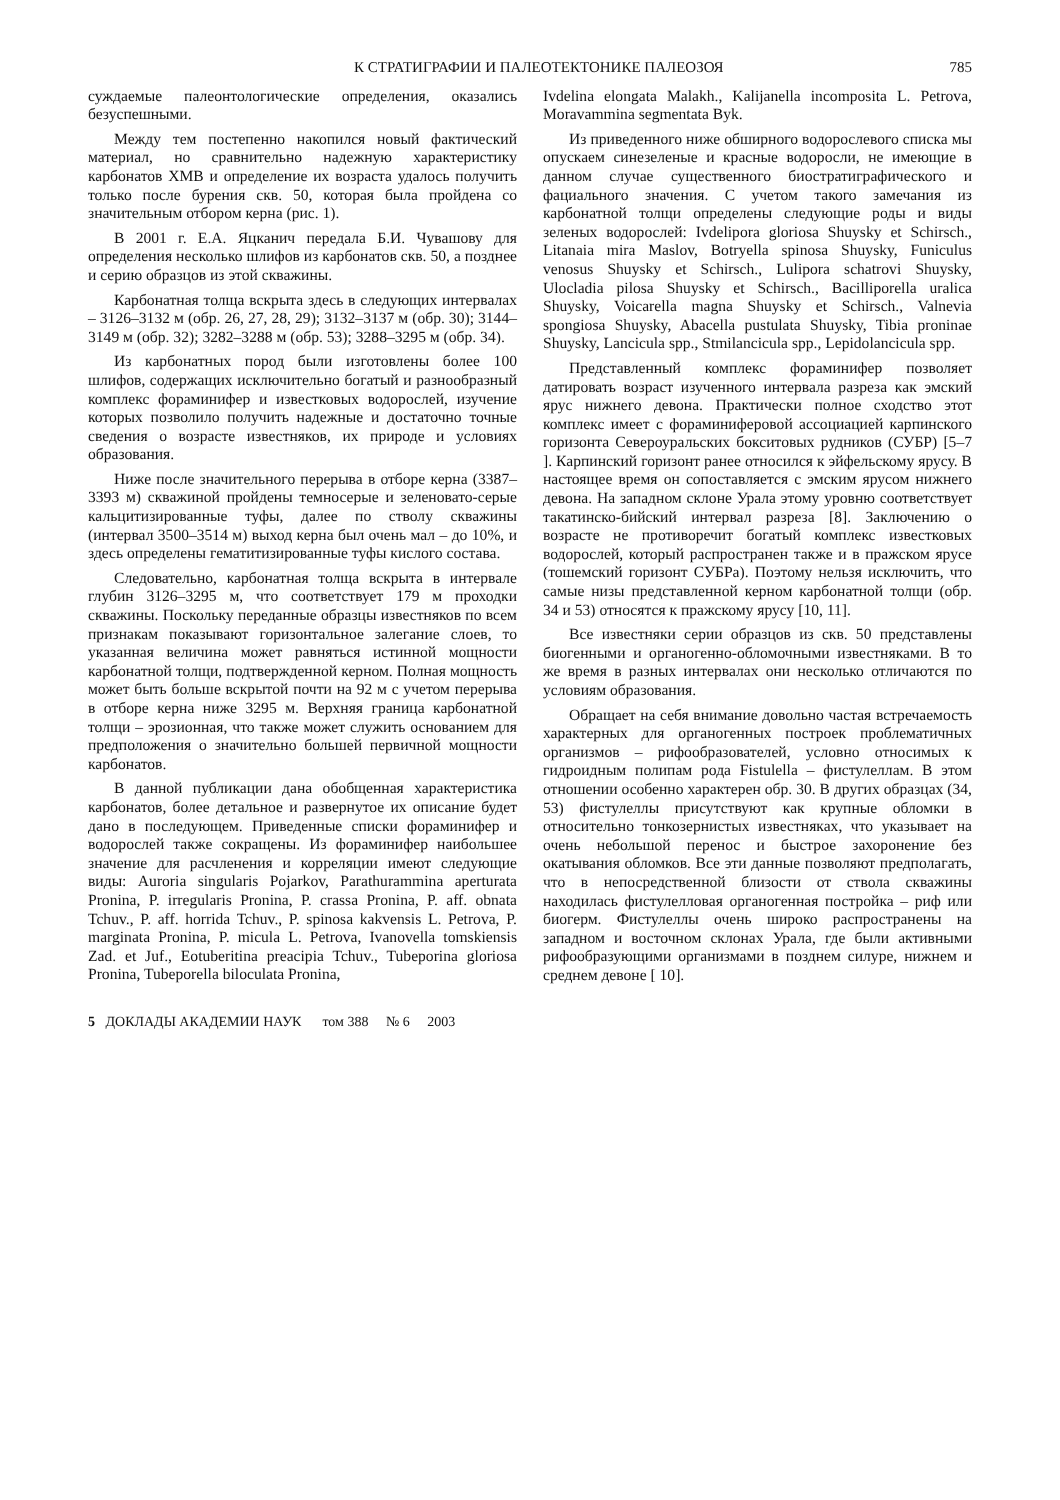К СТРАТИГРАФИИ И ПАЛЕОТЕКТОНИКЕ ПАЛЕОЗОЯ 785
суждаемые палеонтологические определения, оказались безуспешными.
Между тем постепенно накопился новый фактический материал, но сравнительно надежную характеристику карбонатов ХМВ и определение их возраста удалось получить только после бурения скв. 50, которая была пройдена со значительным отбором керна (рис. 1).
В 2001 г. Е.А. Яцканич передала Б.И. Чувашову для определения несколько шлифов из карбонатов скв. 50, а позднее и серию образцов из этой скважины.
Карбонатная толща вскрыта здесь в следующих интервалах – 3126–3132 м (обр. 26, 27, 28, 29); 3132–3137 м (обр. 30); 3144–3149 м (обр. 32); 3282–3288 м (обр. 53); 3288–3295 м (обр. 34).
Из карбонатных пород были изготовлены более 100 шлифов, содержащих исключительно богатый и разнообразный комплекс фораминифер и известковых водорослей, изучение которых позволило получить надежные и достаточно точные сведения о возрасте известняков, их природе и условиях образования.
Ниже после значительного перерыва в отборе керна (3387–3393 м) скважиной пройдены темносерые и зеленовато-серые кальцитизированные туфы, далее по стволу скважины (интервал 3500–3514 м) выход керна был очень мал – до 10%, и здесь определены гематитизированные туфы кислого состава.
Следовательно, карбонатная толща вскрыта в интервале глубин 3126–3295 м, что соответствует 179 м проходки скважины. Поскольку переданные образцы известняков по всем признакам показывают горизонтальное залегание слоев, то указанная величина может равняться истинной мощности карбонатной толщи, подтвержденной керном. Полная мощность может быть больше вскрытой почти на 92 м с учетом перерыва в отборе керна ниже 3295 м. Верхняя граница карбонатной толщи – эрозионная, что также может служить основанием для предположения о значительно большей первичной мощности карбонатов.
В данной публикации дана обобщенная характеристика карбонатов, более детальное и развернутое их описание будет дано в последующем. Приведенные списки фораминифер и водорослей также сокращены. Из фораминифер наибольшее значение для расчленения и корреляции имеют следующие виды: Auroria singularis Pojarkov, Parathurammina aperturata Pronina, P. irregularis Pronina, P. crassa Pronina, P. aff. obnata Tchuv., P. aff. horrida Tchuv., P. spinosa kakvensis L. Petrova, P. marginata Pronina, P. micula L. Petrova, Ivanovella tomskiensis Zad. et Juf., Eotuberitina preacipia Tchuv., Tubeporina gloriosa Pronina, Tubeporella biloculata Pronina,
Ivdelina elongata Malakh., Kalijanella incomposita L. Petrova, Moravammina segmentata Byk.
Из приведенного ниже обширного водорослевого списка мы опускаем синезеленые и красные водоросли, не имеющие в данном случае существенного биостратиграфического и фациального значения. С учетом такого замечания из карбонатной толщи определены следующие роды и виды зеленых водорослей: Ivdelipora gloriosa Shuysky et Schirsch., Litanaia mira Maslov, Botryella spinosa Shuysky, Funiculus venosus Shuysky et Schirsch., Lulipora schatrovi Shuysky, Ulocladia pilosa Shuysky et Schirsch., Bacilliporella uralica Shuysky, Voicarella magna Shuysky et Schirsch., Valnevia spongiosa Shuysky, Abacella pustulata Shuysky, Tibia proninae Shuysky, Lancicula spp., Stmilancicula spp., Lepidolancicula spp.
Представленный комплекс фораминифер позволяет датировать возраст изученного интервала разреза как эмский ярус нижнего девона. Практически полное сходство этот комплекс имеет с фораминиферовой ассоциацией карпинского горизонта Североуральских бокситовых рудников (СУБР) [5–7 ]. Карпинский горизонт ранее относился к эйфельскому ярусу. В настоящее время он сопоставляется с эмским ярусом нижнего девона. На западном склоне Урала этому уровню соответствует такатинско-бийский интервал разреза [8]. Заключению о возрасте не противоречит богатый комплекс известковых водорослей, который распространен также и в пражском ярусе (тошемский горизонт СУБРа). Поэтому нельзя исключить, что самые низы представленной керном карбонатной толщи (обр. 34 и 53) относятся к пражскому ярусу [10, 11].
Все известняки серии образцов из скв. 50 представлены биогенными и органогенно-обломочными известняками. В то же время в разных интервалах они несколько отличаются по условиям образования.
Обращает на себя внимание довольно частая встречаемость характерных для органогенных построек проблематичных организмов – рифообразователей, условно относимых к гидроидным полипам рода Fistulella – фистулеллам. В этом отношении особенно характерен обр. 30. В других образцах (34, 53) фистулеллы присутствуют как крупные обломки в относительно тонкозернистых известняках, что указывает на очень небольшой перенос и быстрое захоронение без окатывания обломков. Все эти данные позволяют предполагать, что в непосредственной близости от ствола скважины находилась фистулелловая органогенная постройка – риф или биогерм. Фистулеллы очень широко распространены на западном и восточном склонах Урала, где были активными рифообразующими организмами в позднем силуре, нижнем и среднем девоне [ 10].
5 ДОКЛАДЫ АКАДЕМИИ НАУК том 388 № 6 2003